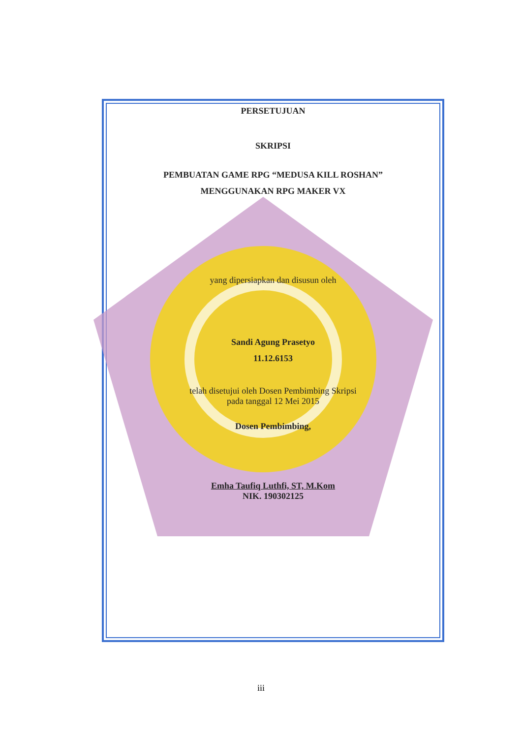PERSETUJUAN
SKRIPSI
PEMBUATAN GAME RPG “MEDUSA KILL ROSHAN”
MENGGUNAKAN RPG MAKER VX
yang dipersiapkan dan disusun oleh
Sandi Agung Prasetyo
11.12.6153
telah disetujui oleh Dosen Pembimbing Skripsi
pada tanggal 12 Mei 2015
Dosen Pembimbing,
Emha Taufiq Luthfi, ST, M.Kom
NIK. 190302125
iii